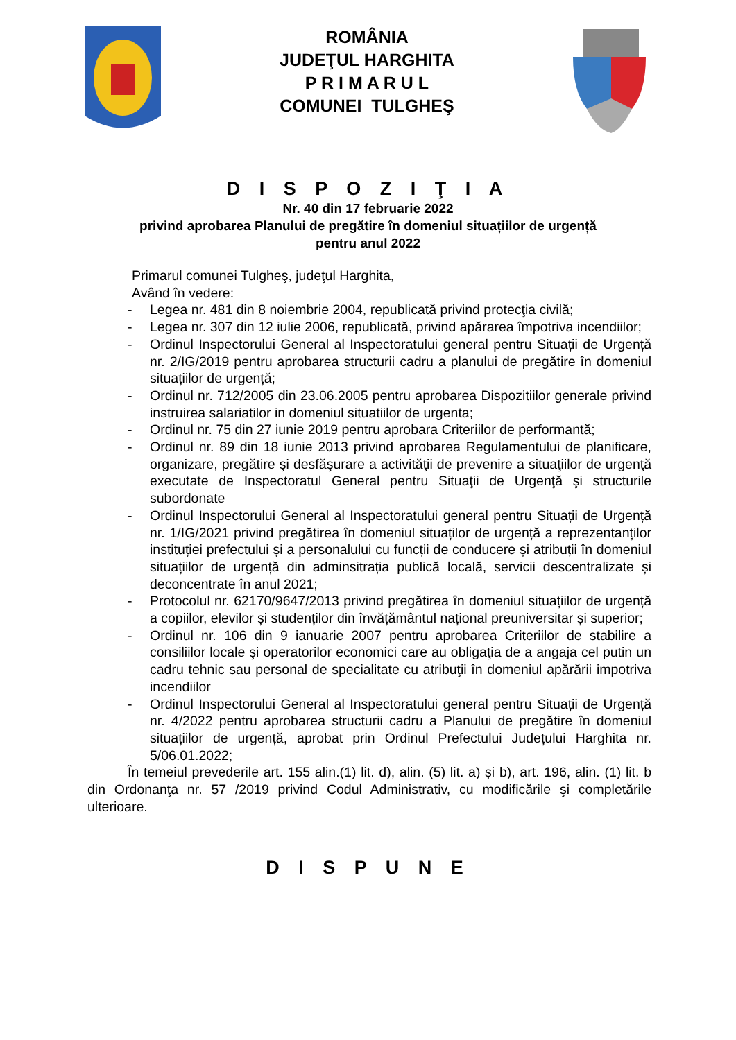ROMÂNIA
JUDEŢUL HARGHITA
P R I M A R U L
COMUNEI TULGHEŞ
D I S P O Z I Ţ I A
Nr. 40 din 17 februarie 2022
privind aprobarea Planului de pregătire în domeniul situațiilor de urgență
pentru anul 2022
Primarul comunei Tulgheş, judeţul Harghita,
Având în vedere:
- Legea nr. 481 din 8 noiembrie 2004, republicată privind protecţia civilă;
- Legea nr. 307 din 12 iulie 2006, republicată, privind apărarea împotriva incendiilor;
- Ordinul Inspectorului General al Inspectoratului general pentru Situații de Urgență nr. 2/IG/2019 pentru aprobarea structurii cadru a planului de pregătire în domeniul situațiilor de urgență;
- Ordinul nr. 712/2005 din 23.06.2005 pentru aprobarea Dispozitiilor generale privind instruirea salariatilor in domeniul situatiilor de urgenta;
- Ordinul nr. 75 din 27 iunie 2019 pentru aprobara Criteriilor de performantă;
- Ordinul nr. 89 din 18 iunie 2013 privind aprobarea Regulamentului de planificare, organizare, pregătire şi desfăşurare a activităţii de prevenire a situaţiilor de urgenţă executate de Inspectoratul General pentru Situaţii de Urgenţă şi structurile subordonate
- Ordinul Inspectorului General al Inspectoratului general pentru Situații de Urgență nr. 1/IG/2021 privind pregătirea în domeniul situaților de urgență a reprezentanților instituției prefectului și a personalului cu funcții de conducere și atribuții în domeniul situațiilor de urgență din adminsitrația publică locală, servicii descentralizate și deconcentrate în anul 2021;
- Protocolul nr. 62170/9647/2013 privind pregătirea în domeniul situațiilor de urgență a copiilor, elevilor și studenților din învățământul național preuniversitar și superior;
- Ordinul nr. 106 din 9 ianuarie 2007 pentru aprobarea Criteriilor de stabilire a consiliilor locale şi operatorilor economici care au obligaţia de a angaja cel putin un cadru tehnic sau personal de specialitate cu atribuţii în domeniul apărării impotriva incendiilor
- Ordinul Inspectorului General al Inspectoratului general pentru Situații de Urgență nr. 4/2022 pentru aprobarea structurii cadru a Planului de pregătire în domeniul situațiilor de urgență, aprobat prin Ordinul Prefectului Județului Harghita nr. 5/06.01.2022;
În temeiul prevederile art. 155 alin.(1) lit. d), alin. (5) lit. a) și b), art. 196, alin. (1) lit. b din Ordonanţa nr. 57 /2019 privind Codul Administrativ, cu modificările şi completările ulterioare.
D I S P U N E